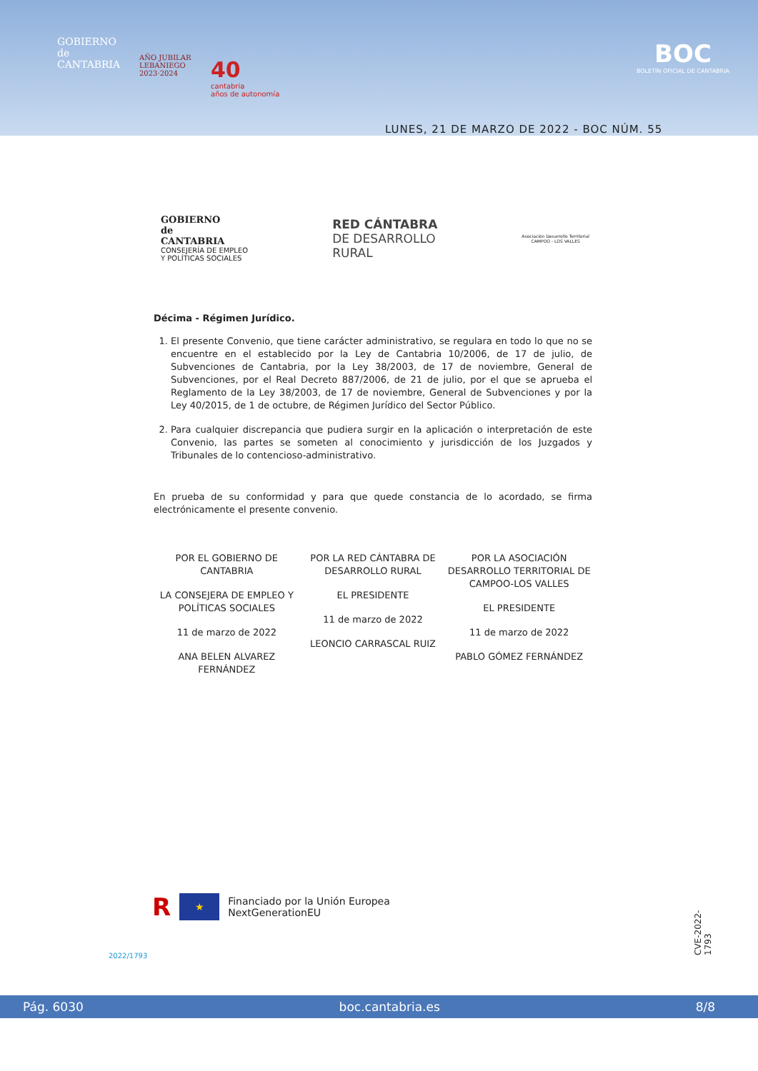GOBIERNO
de
CANTABRIA
AÑO JUBILAR
LEBANIEGO
2023·2024
40
cantabria
años de autonomía
BOC
BOLETÍN OFICIAL DE CANTABRIA
LUNES, 21 DE MARZO DE 2022 - BOC NÚM. 55
GOBIERNO
de
CANTABRIA
CONSEJERÍA DE EMPLEO
Y POLÍTICAS SOCIALES
RED CÁNTABRA
DE DESARROLLO
RURAL
Asociación Desarrollo Territorial
CAMPOO - LOS VALLES
Décima - Régimen Jurídico.
1. El presente Convenio, que tiene carácter administrativo, se regulara en todo lo que no se encuentre en el establecido por la Ley de Cantabria 10/2006, de 17 de julio, de Subvenciones de Cantabria, por la Ley 38/2003, de 17 de noviembre, General de Subvenciones, por el Real Decreto 887/2006, de 21 de julio, por el que se aprueba el Reglamento de la Ley 38/2003, de 17 de noviembre, General de Subvenciones y por la Ley 40/2015, de 1 de octubre, de Régimen Jurídico del Sector Público.
2. Para cualquier discrepancia que pudiera surgir en la aplicación o interpretación de este Convenio, las partes se someten al conocimiento y jurisdicción de los Juzgados y Tribunales de lo contencioso-administrativo.
En prueba de su conformidad y para que quede constancia de lo acordado, se firma electrónicamente el presente convenio.
POR EL GOBIERNO DE CANTABRIA
LA CONSEJERA DE EMPLEO Y POLÍTICAS SOCIALES
11 de marzo de 2022
ANA BELEN ALVAREZ FERNÁNDEZ
POR LA RED CÁNTABRA DE DESARROLLO RURAL
EL PRESIDENTE
11 de marzo de 2022
LEONCIO CARRASCAL RUIZ
POR LA ASOCIACIÓN DESARROLLO TERRITORIAL DE CAMPOO-LOS VALLES
EL PRESIDENTE
11 de marzo de 2022
PABLO GÓMEZ FERNÁNDEZ
R
★
Financiado por la Unión Europea
NextGenerationEU
CVE-2022-1793
2022/1793
Pág. 6030 boc.cantabria.es 8/8